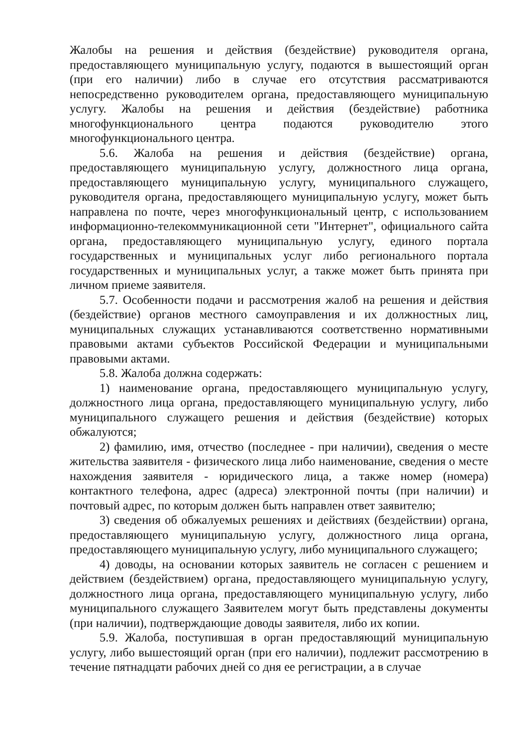Жалобы на решения и действия (бездействие) руководителя органа, предоставляющего муниципальную услугу, подаются в вышестоящий орган (при его наличии) либо в случае его отсутствия рассматриваются непосредственно руководителем органа, предоставляющего муниципальную услугу. Жалобы на решения и действия (бездействие) работника многофункционального центра подаются руководителю этого многофункционального центра.
5.6. Жалоба на решения и действия (бездействие) органа, предоставляющего муниципальную услугу, должностного лица органа, предоставляющего муниципальную услугу, муниципального служащего, руководителя органа, предоставляющего муниципальную услугу, может быть направлена по почте, через многофункциональный центр, с использованием информационно-телекоммуникационной сети "Интернет", официального сайта органа, предоставляющего муниципальную услугу, единого портала государственных и муниципальных услуг либо регионального портала государственных и муниципальных услуг, а также может быть принята при личном приеме заявителя.
5.7. Особенности подачи и рассмотрения жалоб на решения и действия (бездействие) органов местного самоуправления и их должностных лиц, муниципальных служащих устанавливаются соответственно нормативными правовыми актами субъектов Российской Федерации и муниципальными правовыми актами.
5.8. Жалоба должна содержать:
1) наименование органа, предоставляющего муниципальную услугу, должностного лица органа, предоставляющего муниципальную услугу, либо муниципального служащего решения и действия (бездействие) которых обжалуются;
2) фамилию, имя, отчество (последнее - при наличии), сведения о месте жительства заявителя - физического лица либо наименование, сведения о месте нахождения заявителя - юридического лица, а также номер (номера) контактного телефона, адрес (адреса) электронной почты (при наличии) и почтовый адрес, по которым должен быть направлен ответ заявителю;
3) сведения об обжалуемых решениях и действиях (бездействии) органа, предоставляющего муниципальную услугу, должностного лица органа, предоставляющего муниципальную услугу, либо муниципального служащего;
4) доводы, на основании которых заявитель не согласен с решением и действием (бездействием) органа, предоставляющего муниципальную услугу, должностного лица органа, предоставляющего муниципальную услугу, либо муниципального служащего Заявителем могут быть представлены документы (при наличии), подтверждающие доводы заявителя, либо их копии.
5.9. Жалоба, поступившая в орган предоставляющий муниципальную услугу, либо вышестоящий орган (при его наличии), подлежит рассмотрению в течение пятнадцати рабочих дней со дня ее регистрации, а в случае